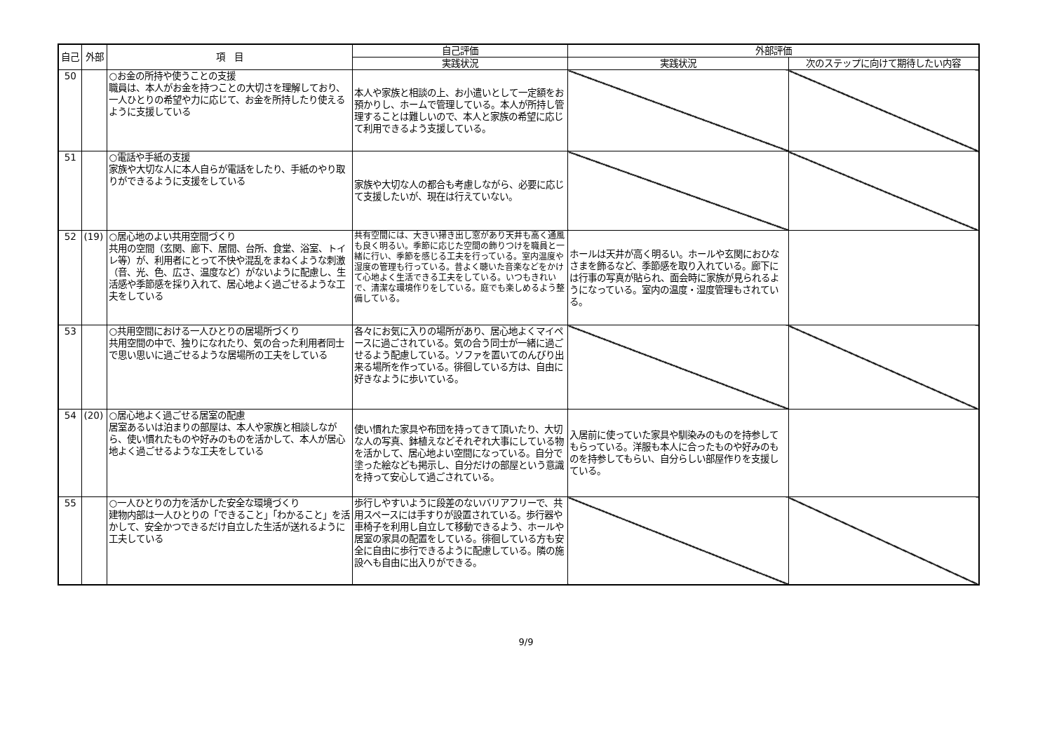| 自己 | 外部 | 項 目 | 自己評価 | 外部評価 | |
| --- | --- | --- | --- | --- | --- |
| | | | 実践状況 | 実践状況 | 次のステップに向けて期待したい内容 |
| 50 | | ○お金の所持や使うことの支援 職員は、本人がお金を持つことの大切さを理解しており、一人ひとりの希望や力に応じて、お金を所持したり使えるように支援している | 本人や家族と相談の上、お小遣いとして一定額をお預かりし、ホームで管理している。本人が所持し管理することは難しいので、本人と家族の希望に応じて利用できるよう支援している。 | | |
| 51 | | ○電話や手紙の支援 家族や大切な人に本人自らが電話をしたり、手紙のやり取りができるように支援をしている | 家族や大切な人の都合も考慮しながら、必要に応じて支援したいが、現在は行えていない。 | | |
| 52 | (19) | ○居心地のよい共用空間づくり 共用の空間（玄関、廊下、居間、台所、食堂、浴室、トイレ等）が、利用者にとって不快や混乱をまねくような刺激（音、光、色、広さ、温度など）がないように配慮し、生活感や季節感を採り入れて、居心地よく過ごせるような工夫をしている | 共有空間には、大きい掃き出し窓があり天井も高く通風も良く明るい。季節に応じた空間の飾りつけを職員と一緒に行い、季節を感じる工夫を行っている。室内温度や湿度の管理も行っている。昔よく聴いた音楽などをかけて心地よく生活できる工夫をしている。いつもきれいで、清潔な環境作りをしている。庭でも楽しめるよう整備している。 | ホールは天井が高く明るい。ホールや玄関におひなさまを飾るなど、季節感を取り入れている。廊下には行事の写真が貼られ、面会時に家族が見られるようになっている。室内の温度・湿度管理もされている。 | |
| 53 | | ○共用空間における一人ひとりの居場所づくり 共用空間の中で、独りになれたり、気の合った利用者同士で思い思いに過ごせるような居場所の工夫をしている | 各々にお気に入りの場所があり、居心地よくマイペースに過ごされている。気の合う同士が一緒に過ごせるよう配慮している。ソファを置いてのんびり出来る場所を作っている。徘徊している方は、自由に好きなように歩いている。 | | |
| 54 | (20) | ○居心地よく過ごせる居室の配慮 居室あるいは泊まりの部屋は、本人や家族と相談しながら、使い慣れたものや好みのものを活かして、本人が居心地よく過ごせるような工夫をしている | 使い慣れた家具や布団を持ってきて頂いたり、大切な人の写真、鉢植えなどそれぞれ大事にしている物を活かして、居心地よい空間になっている。自分で塗った絵なども掲示し、自分だけの部屋という意識を持って安心して過ごされている。 | 入居前に使っていた家具や馴染みのものを持参してもらっている。洋服も本人に合ったものや好みのものを持参してもらい、自分らしい部屋作りを支援している。 | |
| 55 | | ○一人ひとりの力を活かした安全な環境づくり 建物内部は一人ひとりの「できること」「わかること」を活かして、安全かつできるだけ自立した生活が送れるように工夫している | 歩行しやすいように段差のないバリアフリーで、共用スペースには手すりが設置されている。歩行器や車椅子を利用し自立して移動できるよう、ホールや居室の家具の配置をしている。徘徊している方も安全に自由に歩行できるように配慮している。隣の施設へも自由に出入りができる。 | | |
9/9